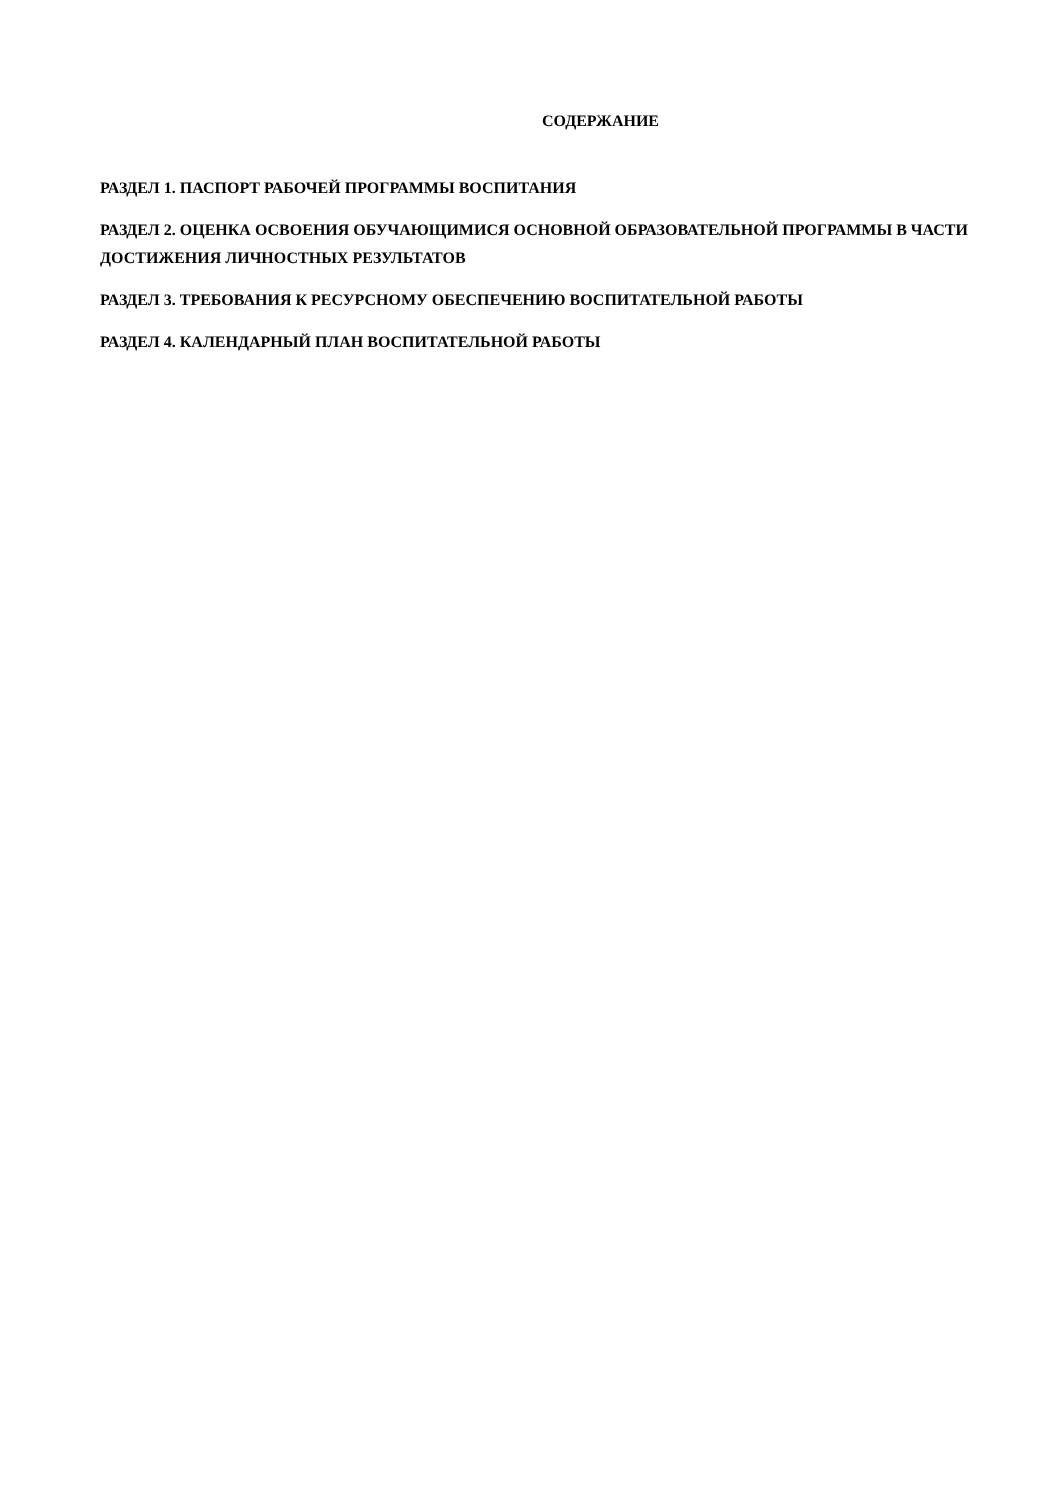СОДЕРЖАНИЕ
РАЗДЕЛ 1. ПАСПОРТ РАБОЧЕЙ ПРОГРАММЫ ВОСПИТАНИЯ
РАЗДЕЛ 2. ОЦЕНКА ОСВОЕНИЯ ОБУЧАЮЩИМИСЯ ОСНОВНОЙ ОБРАЗОВАТЕЛЬНОЙ ПРОГРАММЫ В ЧАСТИ ДОСТИЖЕНИЯ ЛИЧНОСТНЫХ РЕЗУЛЬТАТОВ
РАЗДЕЛ 3. ТРЕБОВАНИЯ К РЕСУРСНОМУ ОБЕСПЕЧЕНИЮ ВОСПИТАТЕЛЬНОЙ РАБОТЫ
РАЗДЕЛ 4. КАЛЕНДАРНЫЙ ПЛАН ВОСПИТАТЕЛЬНОЙ РАБОТЫ